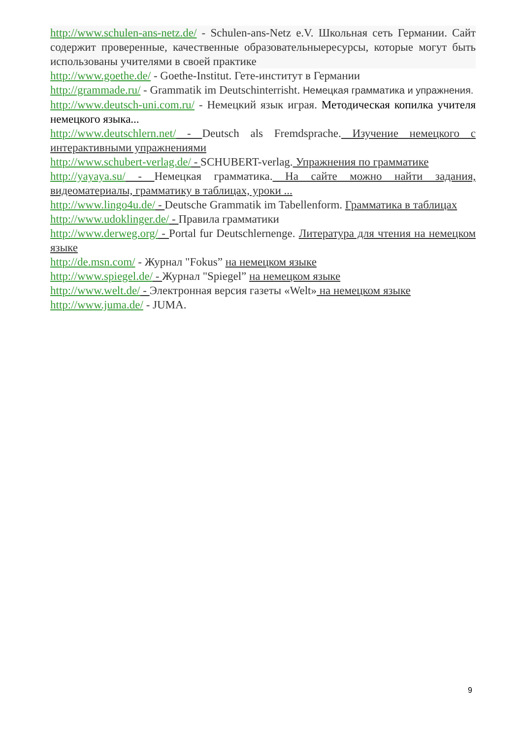http://www.schulen-ans-netz.de/ - Schulen-ans-Netz e.V. Школьная сеть Германии. Сайт содержит проверенные, качественные образовательныересурсы, которые могут быть использованы учителями в своей практике
http://www.goethe.de/ - Goethe-Institut. Гете-институт в Германии
http://grammade.ru/ - Grammatik im Deutschinterrisht. Немецкая грамматика и упражнения.
http://www.deutsch-uni.com.ru/ - Немецкий язык играя. Методическая копилка учителя немецкого языка...
http://www.deutschlern.net/ - Deutsch als Fremdsprache. Изучение немецкого с интерактивными упражнениями
http://www.schubert-verlag.de/ - SCHUBERT-verlag. Упражнения по грамматике
http://yayaya.su/ - Немецкая грамматика. На сайте можно найти задания, видеоматериалы, грамматику в таблицах, уроки ...
http://www.lingo4u.de/ - Deutsche Grammatik im Tabellenform. Грамматика в таблицах
http://www.udoklinger.de/ - Правила грамматики
http://www.derweg.org/ - Portal fur Deutschlernenge. Литература для чтения на немецком языке
http://de.msn.com/ - Журнал "Fokus” на немецком языке
http://www.spiegel.de/ - Журнал "Spiegel” на немецком языке
http://www.welt.de/ - Электронная версия газеты «Welt» на немецком языке
http://www.juma.de/ - JUMA.
9